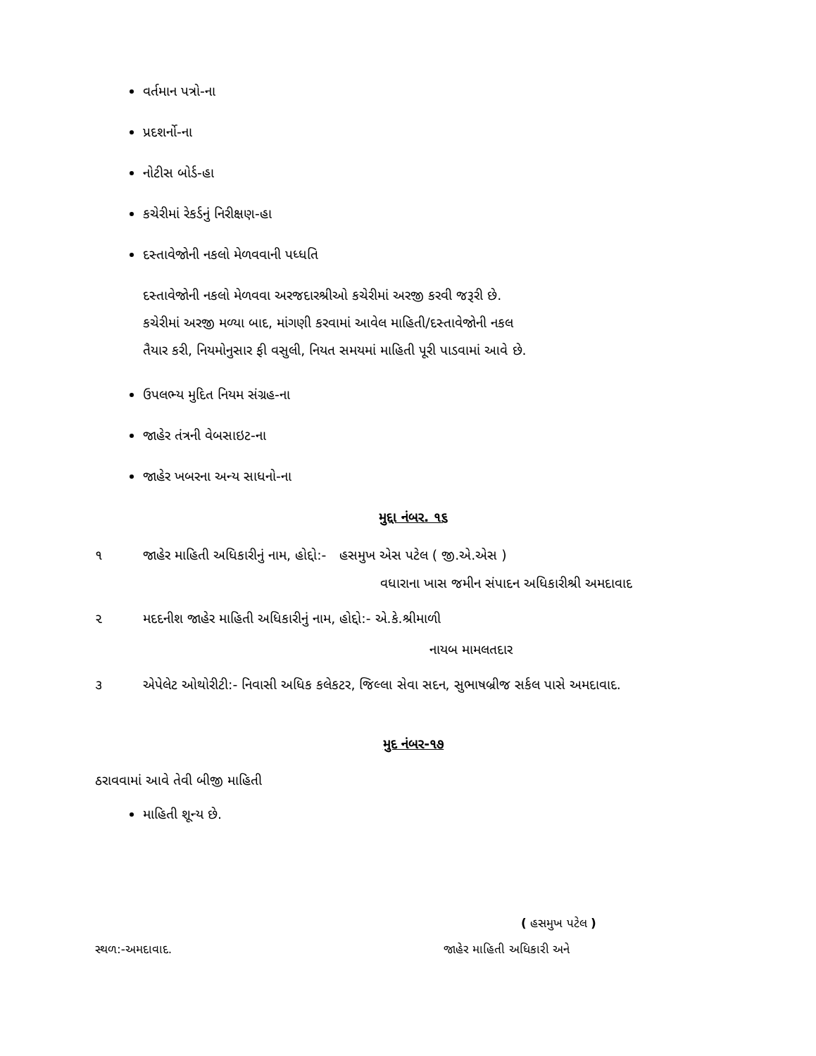વર્તમાન પત્રો-ના
પ્રદશર્નો-ના
નોટીસ બોર્ડ-હા
કચેરીમાં રેકર્ડનું નિરીક્ષણ-હા
દસ્તાવેજોની નકલો મેળવવાની પધ્ધતિ
દસ્તાવેજોની નકલો મેળવવા અરજદારશ્રીઓ કચેરીમાં અરજી કરવી જરૂરી છે.
કચેરીમાં અરજી મળ્યા બાદ, માંગણી કરવામાં આવેલ માહિતી/દસ્તાવેજોની નકલ
તૈયાર કરી, નિયમોનુસાર ફી વસુલી, નિયત સમયમાં માહિતી પૂરી પાડવામાં આવે છે.
ઉપલભ્ય મુદિત નિયમ સંગ્રહ-ના
જાહેર તંત્રની વેબસાઇટ-ના
જાહેર ખબરના અન્ય સાધનો-ના
મુદ્દા નંબર. ૧૬
૧ જાહેર માહિતી અધિકારીનું નામ, હોદ્દો:- હસમુખ એસ પટેલ ( જી.એ.એસ )
વધારાના ખાસ જમીન સંપાદન અધિકારીશ્રી અમદાવાદ
૨ મદદનીશ જાહેર માહિતી અધિકારીનું નામ, હોદ્દો:- એ.કે.શ્રીમાળી
નાયબ મામલતદાર
૩ એપેલેટ ઓથોરીટી:- નિવાસી અધિક કલેકટર, જિલ્લા સેવા સદન, સુભાષબ્રીજ સર્કલ પાસે અમદાવાદ.
મુદ નંબર-૧૭
ઠરાવવામાં આવે તેવી બીજી માહિતી
માહિતી શૂન્ય છે.
( હસમુખ પટેલ )
સ્થળ:-અમદાવાદ. જાહેર માહિતી અધિકારી અને